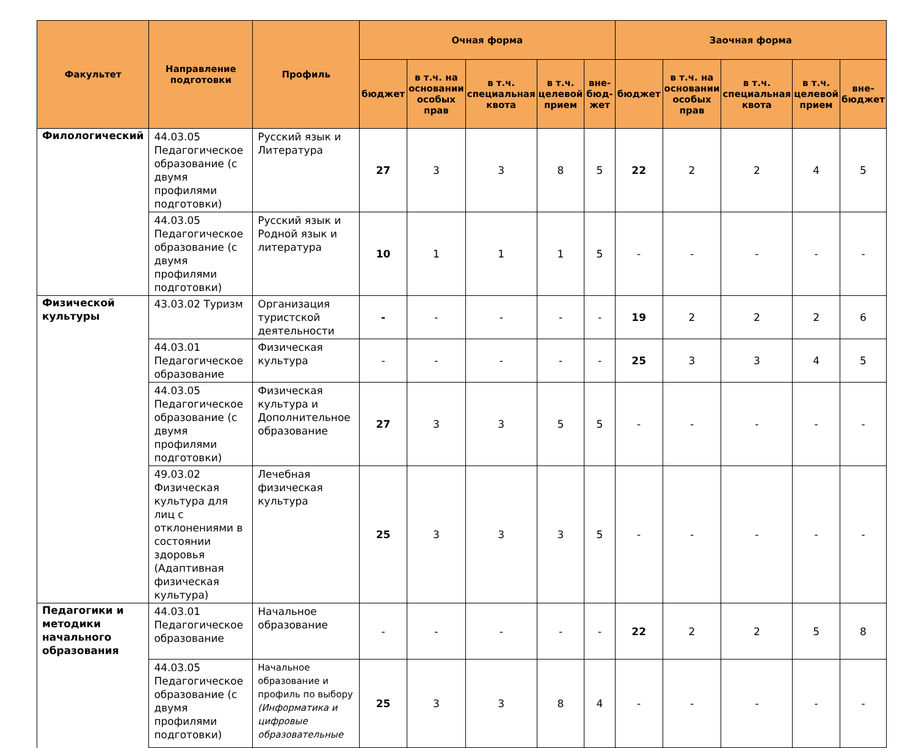| Факультет | Направление подготовки | Профиль | Очная форма | | | | | Заочная форма | | | | |
| --- | --- | --- | --- | --- | --- | --- | --- | --- | --- | --- | --- | --- |
| | | | бюджет | в т.ч. на основании особых прав | в т.ч. специальная квота | в т.ч. целевой прием | вне-бюд-жет | бюджет | в т.ч. на основании особых прав | в т.ч. специальная квота | в т.ч. целевой прием | вне-бюджет |
| Филологический | 44.03.05 Педагогическое образование (с двумя профилями подготовки) | Русский язык и Литература | 27 | 3 | 3 | 8 | 5 | 22 | 2 | 2 | 4 | 5 |
| | 44.03.05 Педагогическое образование (с двумя профилями подготовки) | Русский язык и Родной язык и литература | 10 | 1 | 1 | 1 | 5 | - | - | - | - | - |
| Физической культуры | 43.03.02 Туризм | Организация туристской деятельности | - | - | - | - | - | 19 | 2 | 2 | 2 | 6 |
| | 44.03.01 Педагогическое образование | Физическая культура | - | - | - | - | - | 25 | 3 | 3 | 4 | 5 |
| | 44.03.05 Педагогическое образование (с двумя профилями подготовки) | Физическая культура и Дополнительное образование | 27 | 3 | 3 | 5 | 5 | - | - | - | - | - |
| | 49.03.02 Физическая культура для лиц с отклонениями в состоянии здоровья (Адаптивная физическая культура) | Лечебная физическая культура | 25 | 3 | 3 | 3 | 5 | - | - | - | - | - |
| Педагогики и методики начального образования | 44.03.01 Педагогическое образование | Начальное образование | - | - | - | - | - | 22 | 2 | 2 | 5 | 8 |
| | 44.03.05 Педагогическое образование (с двумя профилями подготовки) | Начальное образование и профиль по выбору (Информатика и цифровые образовательные | 25 | 3 | 3 | 8 | 4 | - | - | - | - | - |